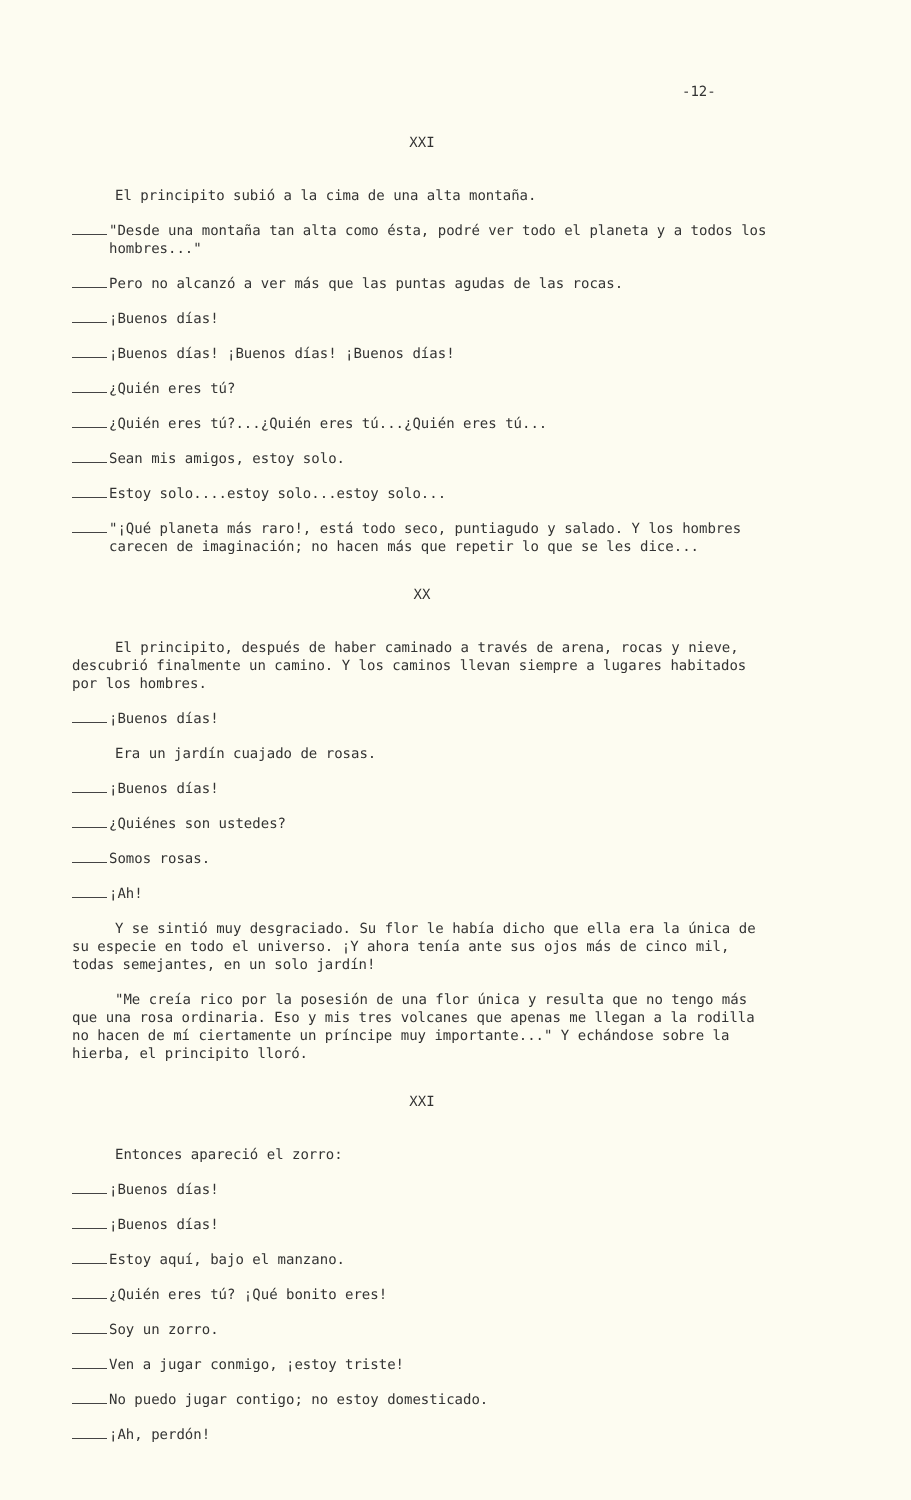-12-
XXI
El principito subió a la cima de una alta montaña.
"Desde una montaña tan alta como ésta, podré ver todo el planeta y a todos los hombres..."
Pero no alcanzó a ver más que las puntas agudas de las rocas.
¡Buenos días!
¡Buenos días! ¡Buenos días! ¡Buenos días!
¿Quién eres tú?
¿Quién eres tú?...¿Quién eres tú...¿Quién eres tú...
Sean mis amigos, estoy solo.
Estoy solo....estoy solo...estoy solo...
"¡Qué planeta más raro!, está todo seco, puntiagudo y salado. Y los hombres carecen de imaginación; no hacen más que repetir lo que se les dice...
XX
El principito, después de haber caminado a través de arena, rocas y nieve, descubrió finalmente un camino. Y los caminos llevan siempre a lugares habitados por los hombres.
¡Buenos días!
Era un jardín cuajado de rosas.
¡Buenos días!
¿Quiénes son ustedes?
Somos rosas.
¡Ah!
Y se sintió muy desgraciado. Su flor le había dicho que ella era la única de su especie en todo el universo. ¡Y ahora tenía ante sus ojos más de cinco mil, todas semejantes, en un solo jardín!
"Me creía rico por la posesión de una flor única y resulta que no tengo más que una rosa ordinaria. Eso y mis tres volcanes que apenas me llegan a la rodilla no hacen de mí ciertamente un príncipe muy importante..." Y echándose sobre la hierba, el principito lloró.
XXI
Entonces apareció el zorro:
¡Buenos días!
¡Buenos días!
Estoy aquí, bajo el manzano.
¿Quién eres tú? ¡Qué bonito eres!
Soy un zorro.
Ven a jugar conmigo, ¡estoy triste!
No puedo jugar contigo; no estoy domesticado.
¡Ah, perdón!